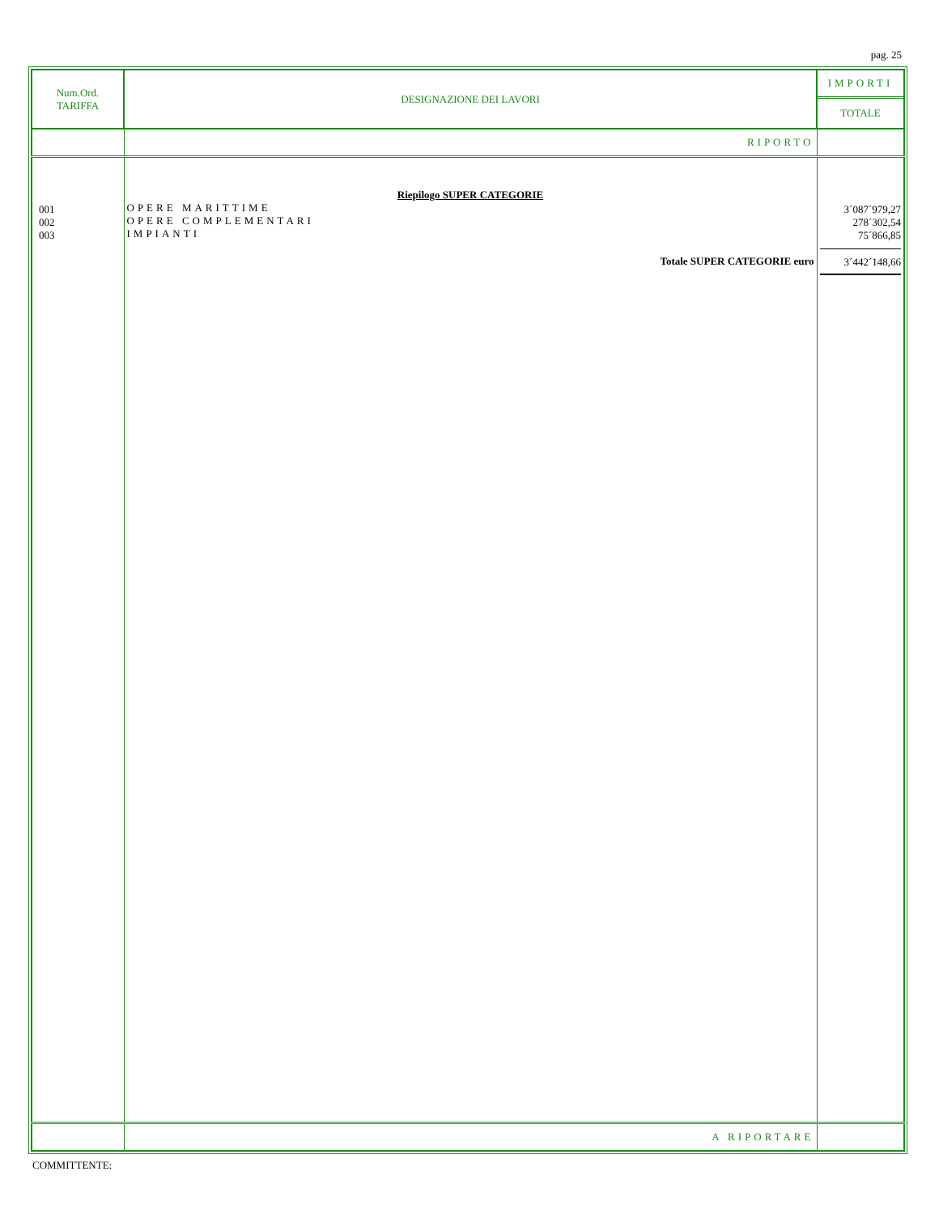pag. 25
| Num.Ord. TARIFFA | DESIGNAZIONE DEI LAVORI | IMPORTI TOTALE |
| --- | --- | --- |
| | RIPORTO | |
| 001 002 003 | Riepilogo SUPER CATEGORIE OPERE MARITTIME OPERE COMPLEMENTARI IMPIANTI Totale SUPER CATEGORIE euro | 3´087´979,27 278´302,54 75´866,85 3´442´148,66 |
| | A RIPORTARE | |
COMMITTENTE: